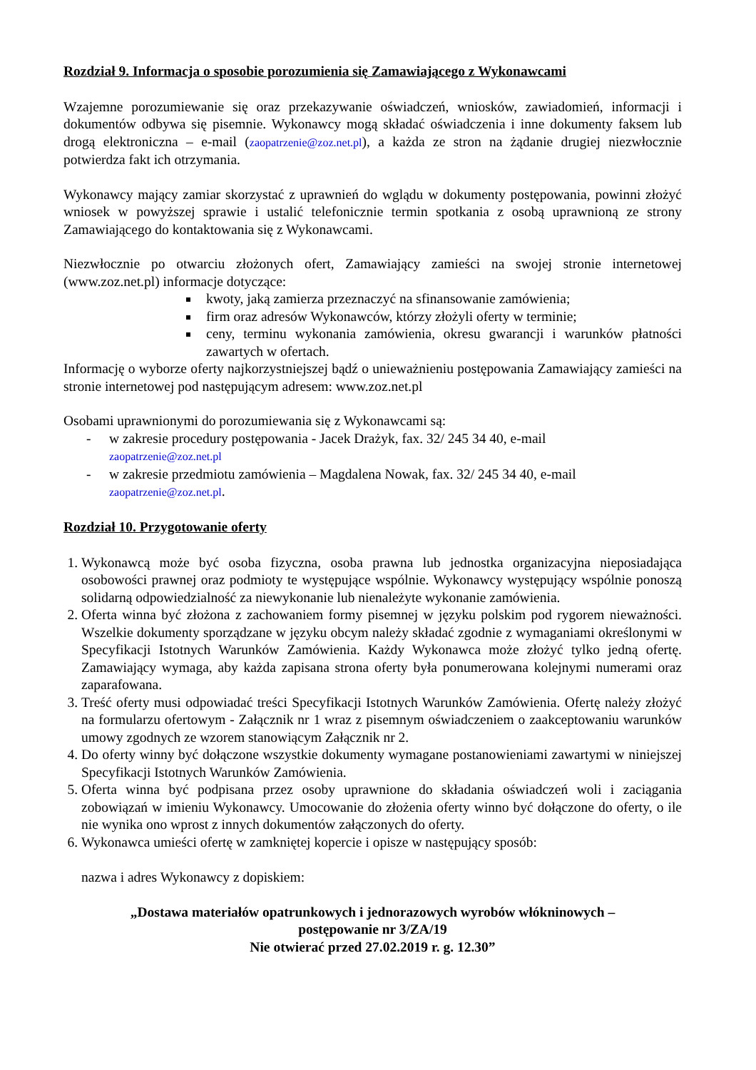Rozdział 9. Informacja o sposobie porozumienia się Zamawiającego z Wykonawcami
Wzajemne porozumiewanie się oraz przekazywanie oświadczeń, wniosków, zawiadomień, informacji i dokumentów odbywa się pisemnie. Wykonawcy mogą składać oświadczenia i inne dokumenty faksem lub drogą elektroniczna – e-mail (zaopatrzenie@zoz.net.pl), a każda ze stron na żądanie drugiej niezwłocznie potwierdza fakt ich otrzymania.
Wykonawcy mający zamiar skorzystać z uprawnień do wglądu w dokumenty postępowania, powinni złożyć wniosek w powyższej sprawie i ustalić telefonicznie termin spotkania z osobą uprawnioną ze strony Zamawiającego do kontaktowania się z Wykonawcami.
Niezwłocznie po otwarciu złożonych ofert, Zamawiający zamieści na swojej stronie internetowej (www.zoz.net.pl) informacje dotyczące:
kwoty, jaką zamierza przeznaczyć na sfinansowanie zamówienia;
firm oraz adresów Wykonawców, którzy złożyli oferty w terminie;
ceny, terminu wykonania zamówienia, okresu gwarancji i warunków płatności zawartych w ofertach.
Informację o wyborze oferty najkorzystniejszej bądź o unieważnieniu postępowania Zamawiający zamieści na stronie internetowej pod następującym adresem: www.zoz.net.pl
Osobami uprawnionymi do porozumiewania się z Wykonawcami są:
- w zakresie procedury postępowania - Jacek Drażyk, fax. 32/ 245 34 40, e-mail
zaopatrzenie@zoz.net.pl
- w zakresie przedmiotu zamówienia – Magdalena Nowak, fax. 32/ 245 34 40, e-mail
zaopatrzenie@zoz.net.pl.
Rozdział 10. Przygotowanie oferty
1. Wykonawcą może być osoba fizyczna, osoba prawna lub jednostka organizacyjna nieposiadająca osobowości prawnej oraz podmioty te występujące wspólnie. Wykonawcy występujący wspólnie ponoszą solidarną odpowiedzialność za niewykonanie lub nienależyte wykonanie zamówienia.
2. Oferta winna być złożona z zachowaniem formy pisemnej w języku polskim pod rygorem nieważności. Wszelkie dokumenty sporządzane w języku obcym należy składać zgodnie z wymaganiami określonymi w Specyfikacji Istotnych Warunków Zamówienia. Każdy Wykonawca może złożyć tylko jedną ofertę. Zamawiający wymaga, aby każda zapisana strona oferty była ponumerowana kolejnymi numerami oraz zaparafowana.
3. Treść oferty musi odpowiadać treści Specyfikacji Istotnych Warunków Zamówienia. Ofertę należy złożyć na formularzu ofertowym - Załącznik nr 1 wraz z pisemnym oświadczeniem o zaakceptowaniu warunków umowy zgodnych ze wzorem stanowiącym Załącznik nr 2.
4. Do oferty winny być dołączone wszystkie dokumenty wymagane postanowieniami zawartymi w niniejszej Specyfikacji Istotnych Warunków Zamówienia.
5. Oferta winna być podpisana przez osoby uprawnione do składania oświadczeń woli i zaciągania zobowiązań w imieniu Wykonawcy. Umocowanie do złożenia oferty winno być dołączone do oferty, o ile nie wynika ono wprost z innych dokumentów załączonych do oferty.
6. Wykonawca umieści ofertę w zamkniętej kopercie i opisze w następujący sposób:
nazwa i adres Wykonawcy z dopiskiem:
„Dostawa materiałów opatrunkowych i jednorazowych wyrobów włókninowych –
postępowanie nr 3/ZA/19
Nie otwierać przed 27.02.2019 r. g. 12.30”